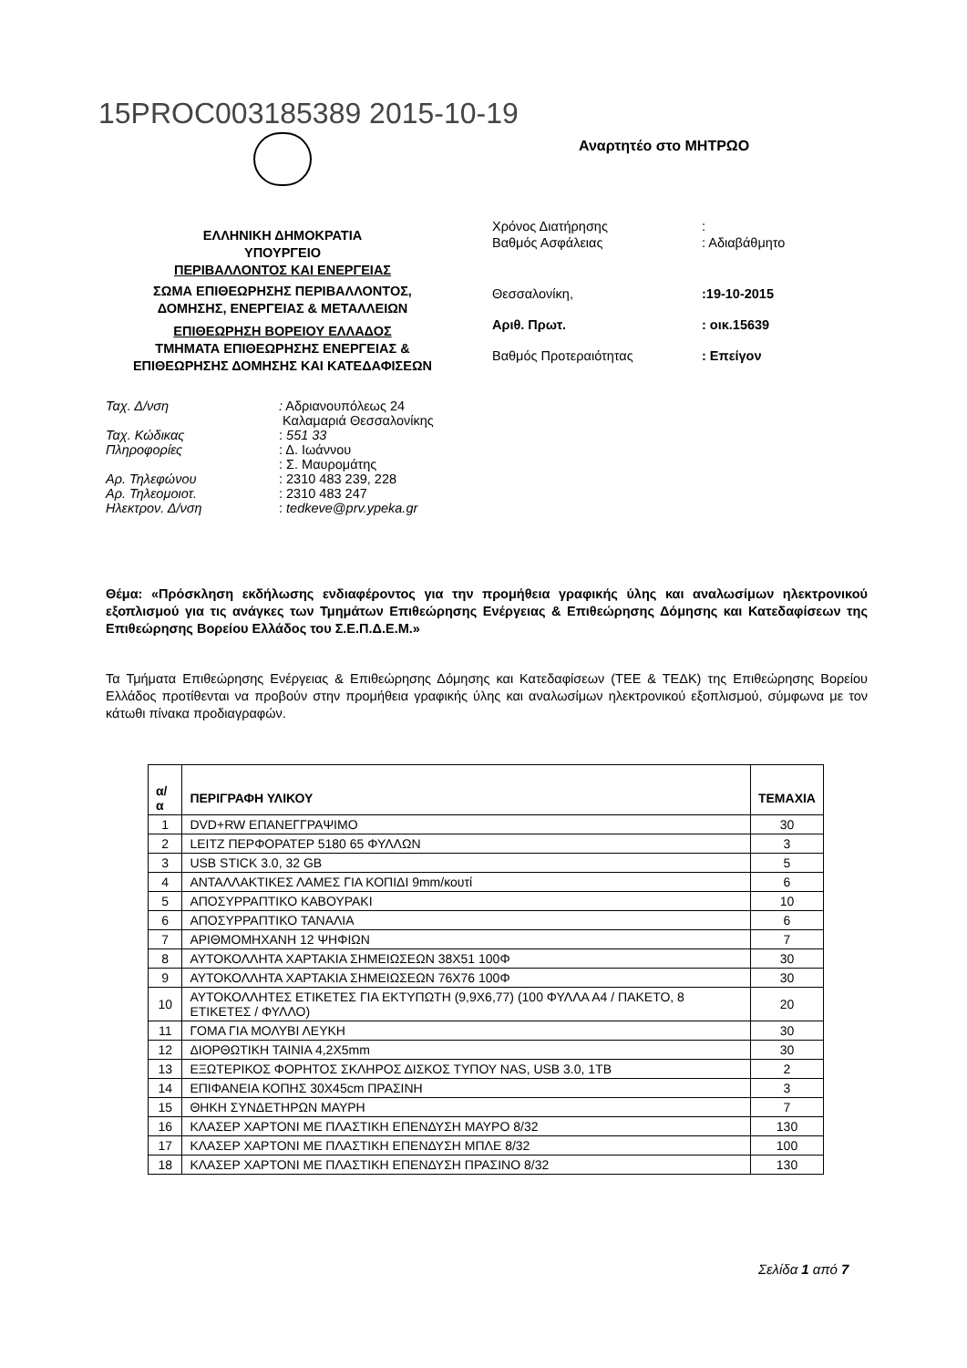15PROC003185389 2015-10-19
ΕΛΛΗΝΙΚΗ ΔΗΜΟΚΡΑΤΙΑ
ΥΠΟΥΡΓΕΙΟ
ΠΕΡΙΒΑΛΛΟΝΤΟΣ ΚΑΙ ΕΝΕΡΓΕΙΑΣ
ΣΩΜΑ ΕΠΙΘΕΩΡΗΣΗΣ ΠΕΡΙΒΑΛΛΟΝΤΟΣ,
ΔΟΜΗΣΗΣ, ΕΝΕΡΓΕΙΑΣ & ΜΕΤΑΛΛΕΙΩΝ
ΕΠΙΘΕΩΡΗΣΗ ΒΟΡΕΙΟΥ ΕΛΛΑΔΟΣ
ΤΜΗΜΑΤΑ ΕΠΙΘΕΩΡΗΣΗΣ ΕΝΕΡΓΕΙΑΣ &
ΕΠΙΘΕΩΡΗΣΗΣ ΔΟΜΗΣΗΣ ΚΑΙ ΚΑΤΕΔΑΦΙΣΕΩΝ
Αναρτητέο στο ΜΗΤΡΩΟ
Χρόνος Διατήρησης: Βαθμός Ασφάλειας: Αδιαβάθμητο
Θεσσαλονίκη,:19-10-2015 Αριθ. Πρωτ.: οικ.15639 Βαθμός Προτεραιότητας: Επείγον
Ταχ. Δ/νση: Αδριανουπόλεως 24
Καλαμαριά Θεσσαλονίκης Ταχ. Κώδικας: 551 33 Πληροφορίες: Δ. Ιωάννου
: Σ. Μαυρομάτης Αρ. Τηλεφώνου: 2310 483 239, 228 Αρ. Τηλεομοιοτ.: 2310 483 247 Ηλεκτρον. Δ/νση: tedkeve@prv.ypeka.gr
Θέμα: «Πρόσκληση εκδήλωσης ενδιαφέροντος για την προμήθεια γραφικής ύλης και αναλωσίμων ηλεκτρονικού εξοπλισμού για τις ανάγκες των Τμημάτων Επιθεώρησης Ενέργειας & Επιθεώρησης Δόμησης και Κατεδαφίσεων της Επιθεώρησης Βορείου Ελλάδος του Σ.Ε.Π.Δ.Ε.Μ.»
Τα Τμήματα Επιθεώρησης Ενέργειας & Επιθεώρησης Δόμησης και Κατεδαφίσεων (ΤΕΕ & ΤΕΔΚ) της Επιθεώρησης Βορείου Ελλάδος προτίθενται να προβούν στην προμήθεια γραφικής ύλης και αναλωσίμων ηλεκτρονικού εξοπλισμού, σύμφωνα με τον κάτωθι πίνακα προδιαγραφών.
| α/α | ΠΕΡΙΓΡΑΦΗ ΥΛΙΚΟΥ | ΤΕΜΑΧΙΑ |
| --- | --- | --- |
| 1 | DVD+RW ΕΠΑΝΕΓΓΡΑΨΙΜΟ | 30 |
| 2 | LEITZ ΠΕΡΦΟΡΑΤΕΡ 5180 65 ΦΥΛΛΩΝ | 3 |
| 3 | USB STICK 3.0, 32 GB | 5 |
| 4 | ΑΝΤΑΛΛΑΚΤΙΚΕΣ ΛΑΜΕΣ ΓΙΑ ΚΟΠΙΔΙ 9mm/κουτί | 6 |
| 5 | ΑΠΟΣΥΡΡΑΠΤΙΚΟ ΚΑΒΟΥΡΑΚΙ | 10 |
| 6 | ΑΠΟΣΥΡΡΑΠΤΙΚΟ ΤΑΝΑΛΙΑ | 6 |
| 7 | ΑΡΙΘΜΟΜΗΧΑΝΗ 12 ΨΗΦΙΩΝ | 7 |
| 8 | ΑΥΤΟΚΟΛΛΗΤΑ ΧΑΡΤΑΚΙΑ ΣΗΜΕΙΩΣΕΩΝ 38Χ51 100Φ | 30 |
| 9 | ΑΥΤΟΚΟΛΛΗΤΑ ΧΑΡΤΑΚΙΑ ΣΗΜΕΙΩΣΕΩΝ 76Χ76 100Φ | 30 |
| 10 | ΑΥΤΟΚΟΛΛΗΤΕΣ ΕΤΙΚΕΤΕΣ ΓΙΑ ΕΚΤΥΠΩΤΗ (9,9Χ6,77) (100 ΦΥΛΛΑ Α4 / ΠΑΚΕΤΟ, 8 ΕΤΙΚΕΤΕΣ / ΦΥΛΛΟ) | 20 |
| 11 | ΓΟΜΑ ΓΙΑ ΜΟΛΥΒΙ ΛΕΥΚΗ | 30 |
| 12 | ΔΙΟΡΘΩΤΙΚΗ ΤΑΙΝΙΑ 4,2Χ5mm | 30 |
| 13 | ΕΞΩΤΕΡΙΚΟΣ ΦΟΡΗΤΟΣ ΣΚΛΗΡΟΣ ΔΙΣΚΟΣ ΤΥΠΟΥ NAS, USB 3.0, 1TB | 2 |
| 14 | ΕΠΙΦΑΝΕΙΑ ΚΟΠΗΣ 30Χ45cm ΠΡΑΣΙΝΗ | 3 |
| 15 | ΘΗΚΗ ΣΥΝΔΕΤΗΡΩΝ ΜΑΥΡΗ | 7 |
| 16 | ΚΛΑΣΕΡ ΧΑΡΤΟΝΙ ΜΕ ΠΛΑΣΤΙΚΗ ΕΠΕΝΔΥΣΗ ΜΑΥΡΟ 8/32 | 130 |
| 17 | ΚΛΑΣΕΡ ΧΑΡΤΟΝΙ ΜΕ ΠΛΑΣΤΙΚΗ ΕΠΕΝΔΥΣΗ ΜΠΛΕ 8/32 | 100 |
| 18 | ΚΛΑΣΕΡ ΧΑΡΤΟΝΙ ΜΕ ΠΛΑΣΤΙΚΗ ΕΠΕΝΔΥΣΗ ΠΡΑΣΙΝΟ 8/32 | 130 |
Σελίδα 1 από 7